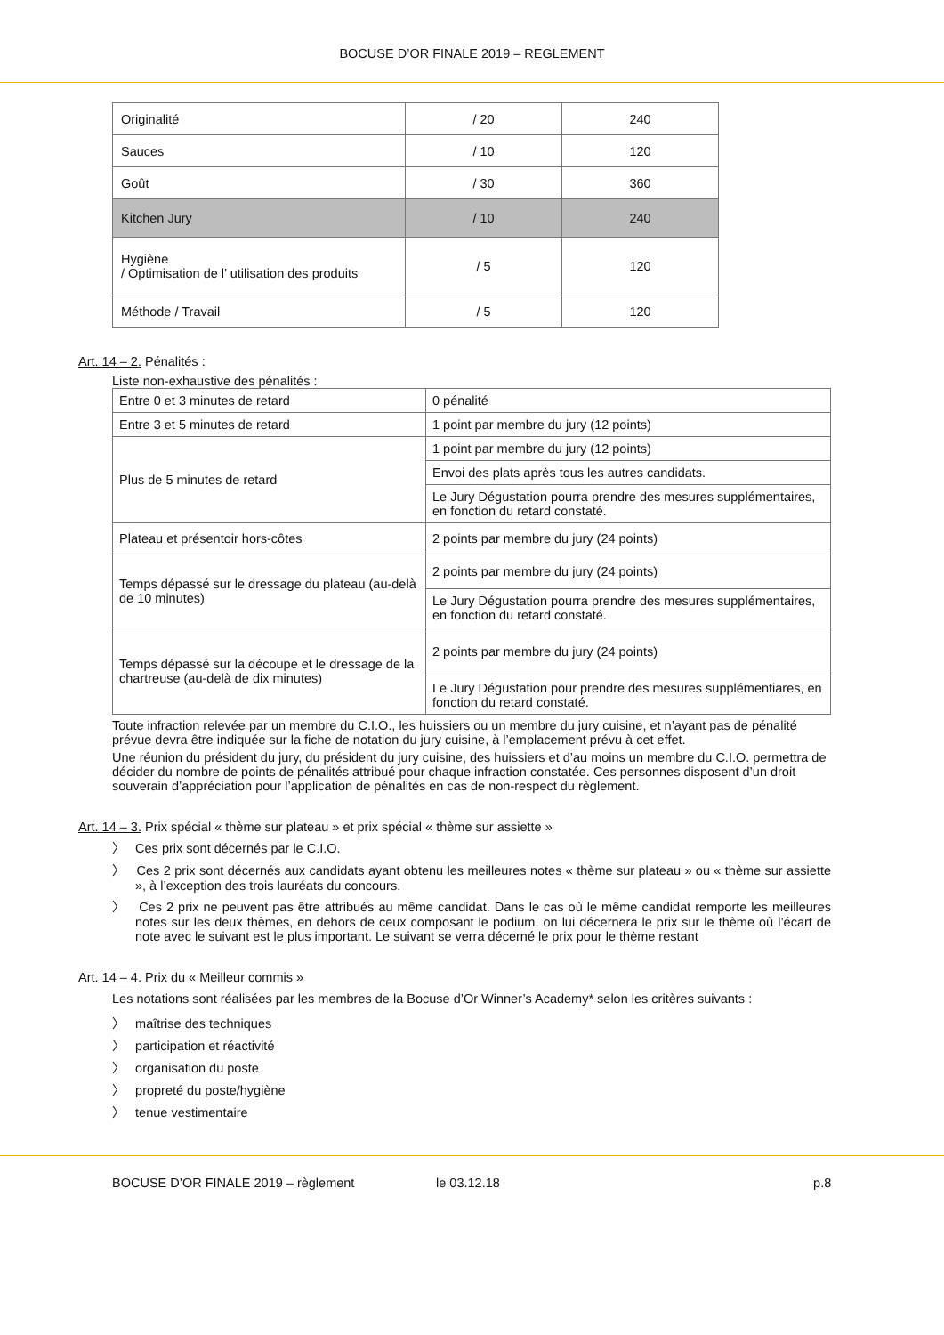BOCUSE D’OR FINALE 2019 – REGLEMENT
| Originalité | / 20 | 240 |
| Sauces | / 10 | 120 |
| Goût | / 30 | 360 |
| Kitchen Jury | / 10 | 240 |
| Hygiène / Optimisation de l’ utilisation des produits | / 5 | 120 |
| Méthode / Travail | / 5 | 120 |
Art. 14 – 2. Pénalités :
Liste non-exhaustive des pénalités :
| Entre 0 et 3 minutes de retard | 0 pénalité |
| Entre 3 et 5 minutes de retard | 1 point par membre du jury (12 points) |
| Plus de 5 minutes de retard | 1 point par membre du jury (12 points) |
| | Envoi des plats après tous les autres candidats. |
| | Le Jury Dégustation pourra prendre des mesures supplémentaires, en fonction du retard constaté. |
| Plateau et présentoir hors-côtes | 2 points par membre du jury (24 points) |
| Temps dépassé sur le dressage du plateau (au-delà de 10 minutes) | 2 points par membre du jury (24 points) |
| | Le Jury Dégustation pourra prendre des mesures supplémentaires, en fonction du retard constaté. |
| Temps dépassé sur la découpe et le dressage de la chartreuse (au-delà de dix minutes) | 2 points par membre du jury (24 points) |
| | Le Jury Dégustation pour prendre des mesures supplémentiares, en fonction du retard constaté. |
Toute infraction relevée par un membre du C.I.O., les huissiers ou un membre du jury cuisine, et n’ayant pas de pénalité prévue devra être indiquée sur la fiche de notation du jury cuisine, à l’emplacement prévu à cet effet.
Une réunion du président du jury, du président du jury cuisine, des huissiers et d’au moins un membre du C.I.O. permettra de décider du nombre de points de pénalités attribué pour chaque infraction constatée. Ces personnes disposent d’un droit souverain d’appréciation pour l’application de pénalités en cas de non-respect du règlement.
Art. 14 – 3. Prix spécial « thème sur plateau » et prix spécial « thème sur assiette »
〉 Ces prix sont décernés par le C.I.O.
〉 Ces 2 prix sont décernés aux candidats ayant obtenu les meilleures notes « thème sur plateau » ou « thème sur assiette », à l’exception des trois lauréats du concours.
〉 Ces 2 prix ne peuvent pas être attribués au même candidat. Dans le cas où le même candidat remporte les meilleures notes sur les deux thèmes, en dehors de ceux composant le podium, on lui décernera le prix sur le thème où l’écart de note avec le suivant est le plus important. Le suivant se verra décerné le prix pour le thème restant
Art. 14 – 4. Prix du « Meilleur commis »
Les notations sont réalisées par les membres de la Bocuse d’Or Winner’s Academy* selon les critères suivants :
〉 maîtrise des techniques
〉 participation et réactivité
〉 organisation du poste
〉 propreté du poste/hygiène
〉 tenue vestimentaire
BOCUSE D’OR FINALE 2019 – règlement le 03.12.18 p.8